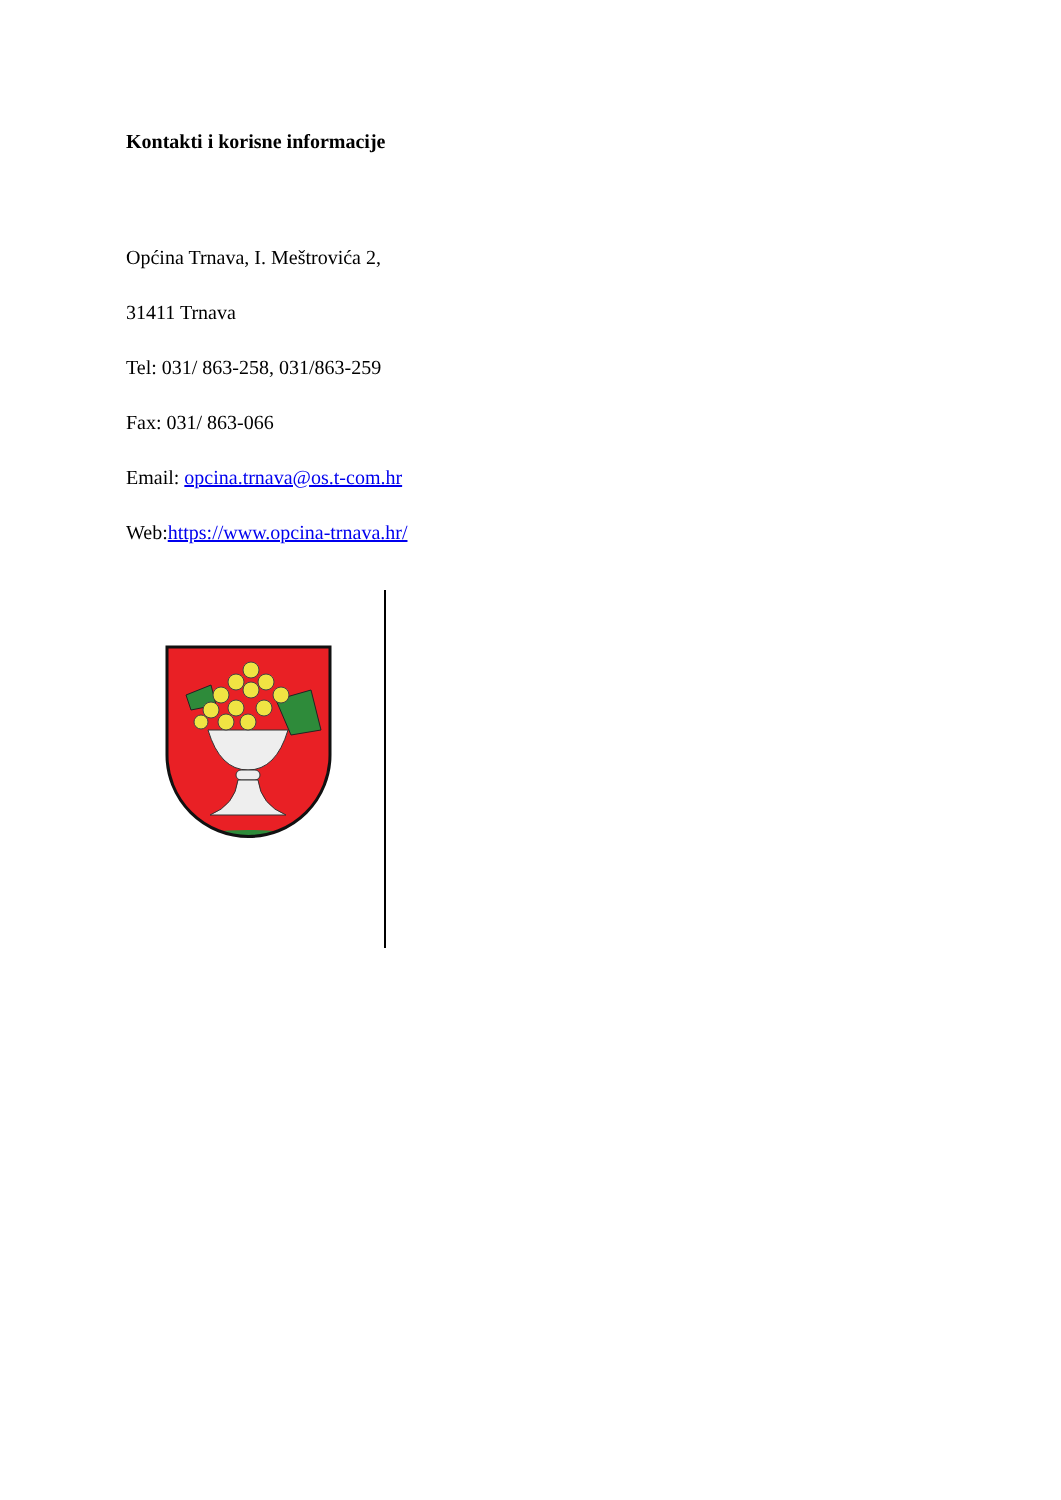Kontakti i korisne informacije
Općina Trnava, I. Meštrovića 2,
31411 Trnava
Tel: 031/ 863-258, 031/863-259
Fax: 031/ 863-066
Email: opcina.trnava@os.t-com.hr
Web:https://www.opcina-trnava.hr/